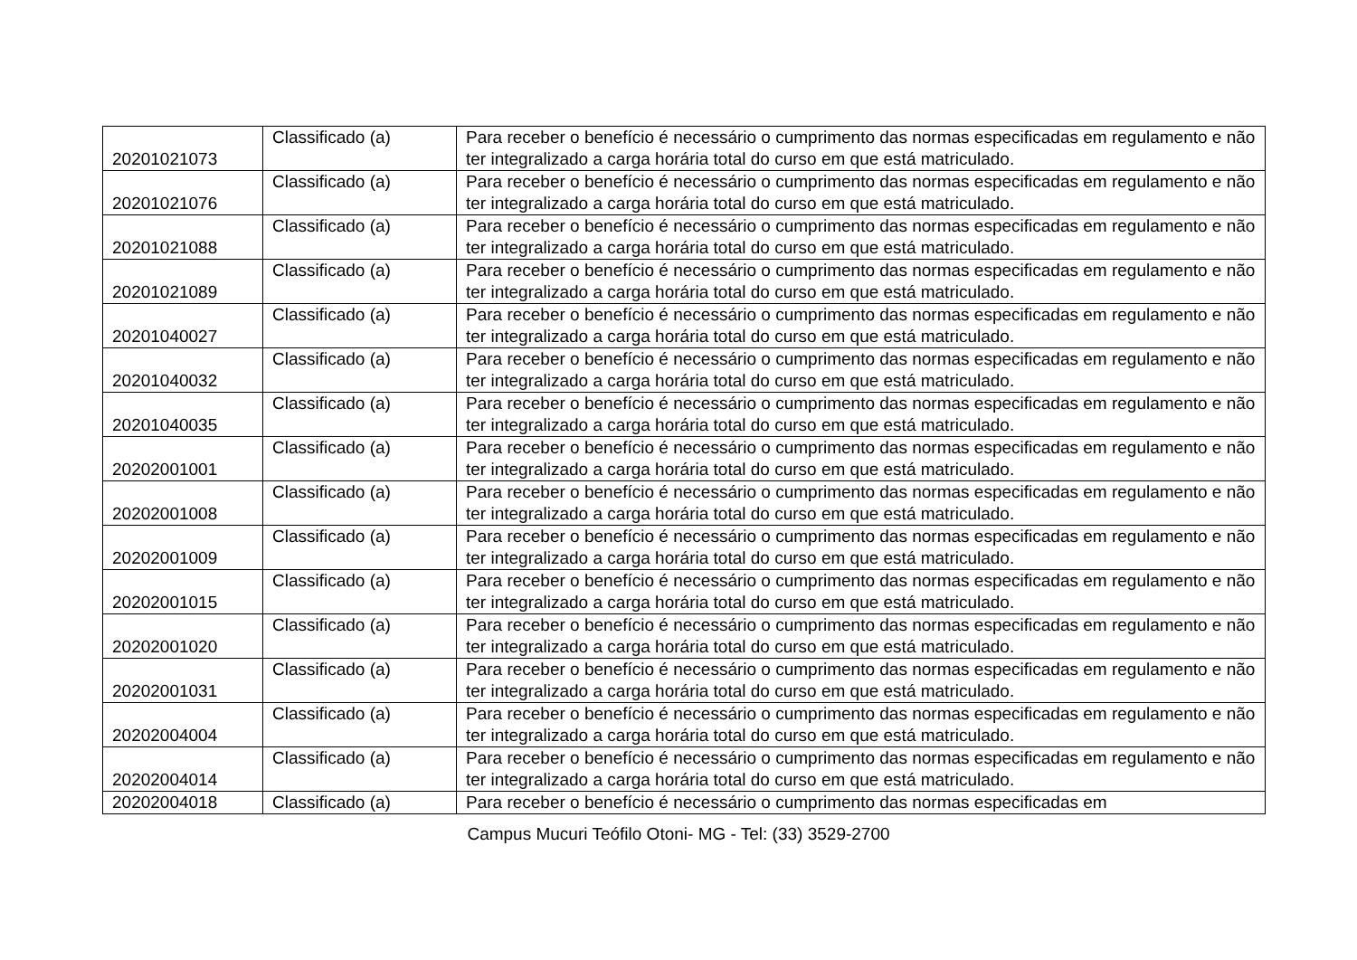| 20201021073 | Classificado (a) | Para receber o benefício é necessário o cumprimento das normas especificadas em regulamento e não ter integralizado a carga horária total do curso em que está matriculado. |
| 20201021076 | Classificado (a) | Para receber o benefício é necessário o cumprimento das normas especificadas em regulamento e não ter integralizado a carga horária total do curso em que está matriculado. |
| 20201021088 | Classificado (a) | Para receber o benefício é necessário o cumprimento das normas especificadas em regulamento e não ter integralizado a carga horária total do curso em que está matriculado. |
| 20201021089 | Classificado (a) | Para receber o benefício é necessário o cumprimento das normas especificadas em regulamento e não ter integralizado a carga horária total do curso em que está matriculado. |
| 20201040027 | Classificado (a) | Para receber o benefício é necessário o cumprimento das normas especificadas em regulamento e não ter integralizado a carga horária total do curso em que está matriculado. |
| 20201040032 | Classificado (a) | Para receber o benefício é necessário o cumprimento das normas especificadas em regulamento e não ter integralizado a carga horária total do curso em que está matriculado. |
| 20201040035 | Classificado (a) | Para receber o benefício é necessário o cumprimento das normas especificadas em regulamento e não ter integralizado a carga horária total do curso em que está matriculado. |
| 20202001001 | Classificado (a) | Para receber o benefício é necessário o cumprimento das normas especificadas em regulamento e não ter integralizado a carga horária total do curso em que está matriculado. |
| 20202001008 | Classificado (a) | Para receber o benefício é necessário o cumprimento das normas especificadas em regulamento e não ter integralizado a carga horária total do curso em que está matriculado. |
| 20202001009 | Classificado (a) | Para receber o benefício é necessário o cumprimento das normas especificadas em regulamento e não ter integralizado a carga horária total do curso em que está matriculado. |
| 20202001015 | Classificado (a) | Para receber o benefício é necessário o cumprimento das normas especificadas em regulamento e não ter integralizado a carga horária total do curso em que está matriculado. |
| 20202001020 | Classificado (a) | Para receber o benefício é necessário o cumprimento das normas especificadas em regulamento e não ter integralizado a carga horária total do curso em que está matriculado. |
| 20202001031 | Classificado (a) | Para receber o benefício é necessário o cumprimento das normas especificadas em regulamento e não ter integralizado a carga horária total do curso em que está matriculado. |
| 20202004004 | Classificado (a) | Para receber o benefício é necessário o cumprimento das normas especificadas em regulamento e não ter integralizado a carga horária total do curso em que está matriculado. |
| 20202004014 | Classificado (a) | Para receber o benefício é necessário o cumprimento das normas especificadas em regulamento e não ter integralizado a carga horária total do curso em que está matriculado. |
| 20202004018 | Classificado (a) | Para receber o benefício é necessário o cumprimento das normas especificadas em |
Campus Mucuri Teófilo Otoni- MG - Tel: (33) 3529-2700